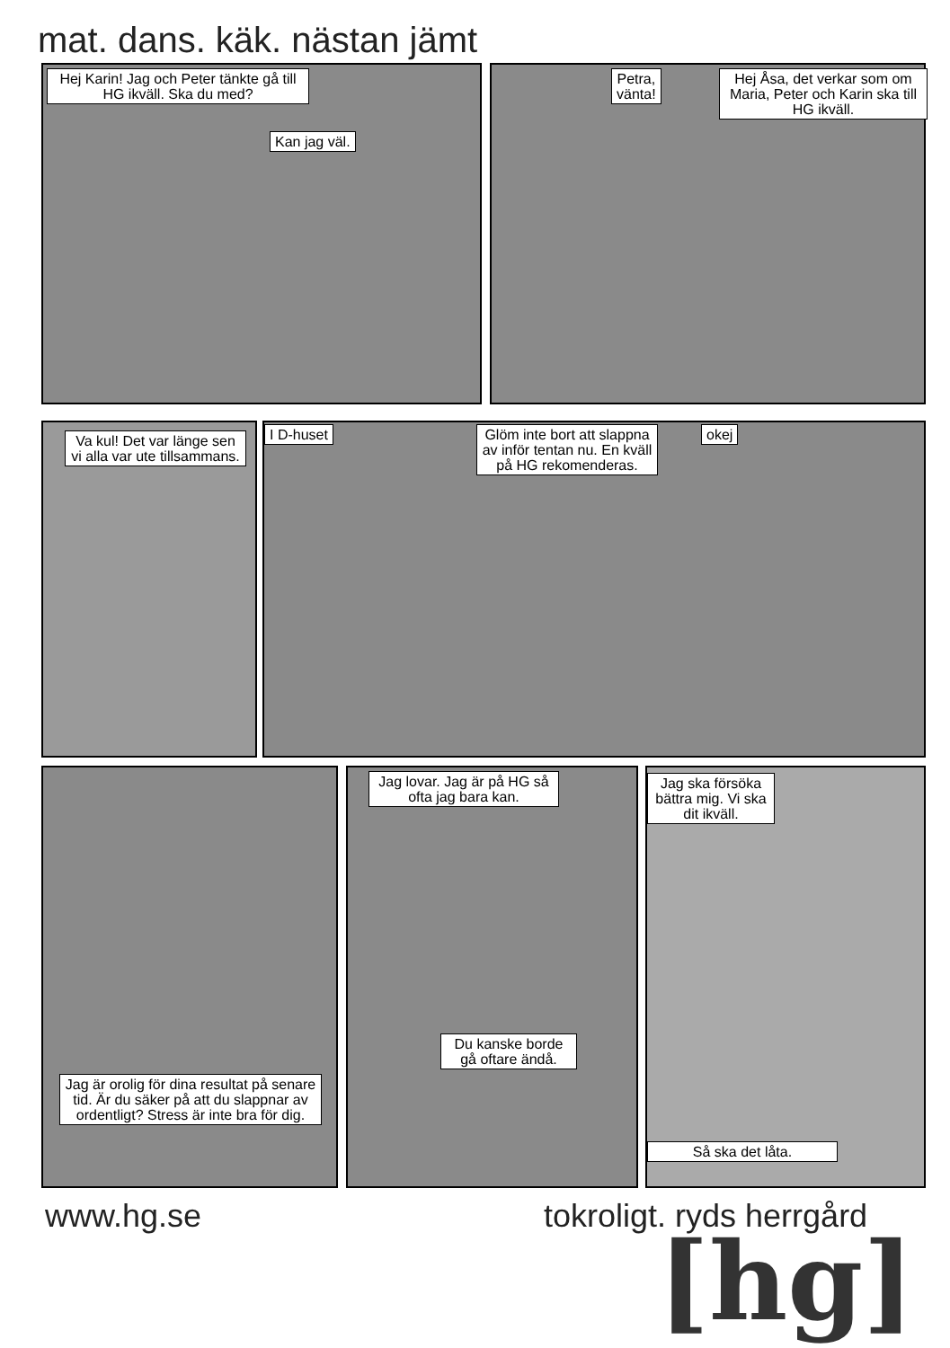mat. dans. käk. nästan jämt
Hej Karin! Jag och Peter tänkte gå till HG ikväll. Ska du med?
Kan jag väl.
Petra,
vänta!
Hej Åsa, det verkar som om Maria, Peter och Karin ska till HG ikväll.
Va kul! Det var länge sen vi alla var ute tillsammans.
I D-huset
Glöm inte bort att slappna av inför tentan nu. En kväll på HG rekomenderas.
okej
Jag är orolig för dina resultat på senare tid. Är du säker på att du slappnar av ordentligt? Stress är inte bra för dig.
Jag lovar. Jag är på HG så ofta jag bara kan.
Du kanske borde gå oftare ändå.
Jag ska försöka bättra mig. Vi ska dit ikväll.
Så ska det låta.
www.hg.se tokroligt. ryds herrgård
[hg]